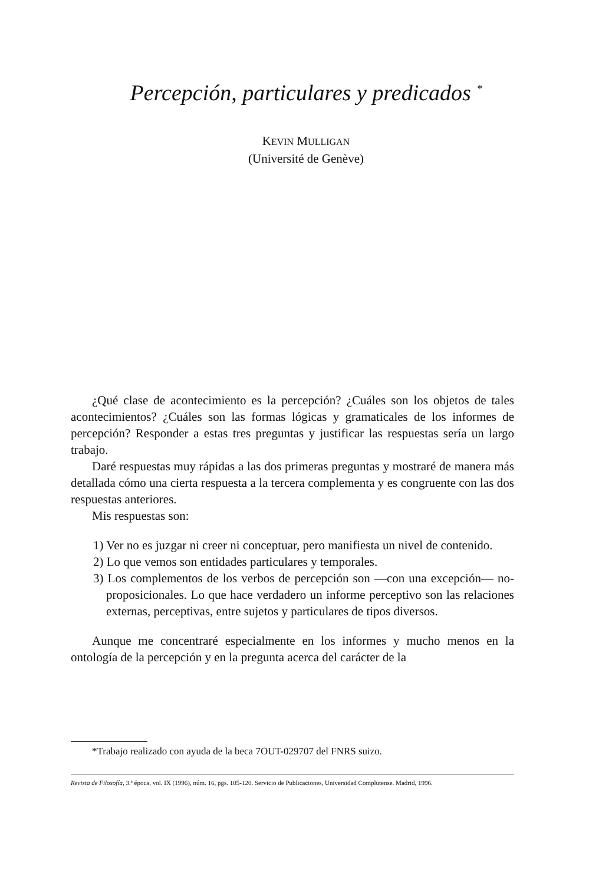Percepción, particulares y predicados <sup>*</sup>
KEVIN MULLIGAN
(Université de Genève)
¿Qué clase de acontecimiento es la percepción? ¿Cuáles son los objetos de tales acontecimientos? ¿Cuáles son las formas lógicas y gramaticales de los informes de percepción? Responder a estas tres preguntas y justificar las respuestas sería un largo trabajo.
Daré respuestas muy rápidas a las dos primeras preguntas y mostraré de manera más detallada cómo una cierta respuesta a la tercera complementa y es congruente con las dos respuestas anteriores.
Mis respuestas son:
1) Ver no es juzgar ni creer ni conceptuar, pero manifiesta un nivel de contenido.
2) Lo que vemos son entidades particulares y temporales.
3) Los complementos de los verbos de percepción son —con una excepción— no-proposicionales. Lo que hace verdadero un informe perceptivo son las relaciones externas, perceptivas, entre sujetos y particulares de tipos diversos.
Aunque me concentraré especialmente en los informes y mucho menos en la ontología de la percepción y en la pregunta acerca del carácter de la
*Trabajo realizado con ayuda de la beca 7OUT-029707 del FNRS suizo.
Revista de Filosofía, 3.ª época, vol. IX (1996), núm. 16, pgs. 105-120. Servicio de Publicaciones, Universidad Complutense. Madrid, 1996.